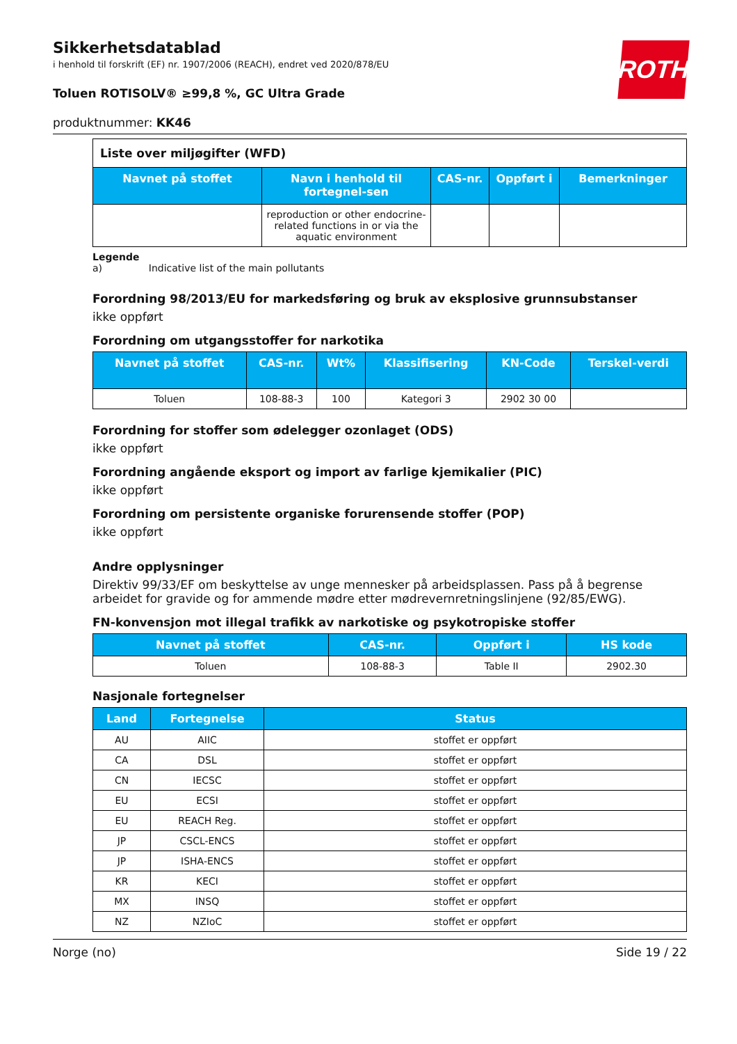ROTH
Sikkerhetsdatablad
i henhold til forskrift (EF) nr. 1907/2006 (REACH), endret ved 2020/878/EU
Toluen ROTISOLV® ≥99,8 %, GC Ultra Grade
produktnummer: KK46
| Liste over miljøgifter (WFD) | | | | |
| Navnet på stoffet | Navn i henhold til fortegnel-sen | CAS-nr. | Oppført i | Bemerkninger |
| | reproduction or other endocrine-related functions in or via the aquatic environment | | | |
Legende
a) Indicative list of the main pollutants
Forordning 98/2013/EU for markedsføring og bruk av eksplosive grunnsubstanser
ikke oppført
Forordning om utgangsstoffer for narkotika
| Navnet på stoffet | CAS-nr. | Wt% | Klassifisering | KN-Code | Terskel-verdi |
| --- | --- | --- | --- | --- | --- |
| Toluen | 108-88-3 | 100 | Kategori 3 | 2902 30 00 | |
Forordning for stoffer som ødelegger ozonlaget (ODS)
ikke oppført
Forordning angående eksport og import av farlige kjemikalier (PIC)
ikke oppført
Forordning om persistente organiske forurensende stoffer (POP)
ikke oppført
Andre opplysninger
Direktiv 99/33/EF om beskyttelse av unge mennesker på arbeidsplassen. Pass på å begrense arbeidet for gravide og for ammende mødre etter mødrevernretningslinjene (92/85/EWG).
FN-konvensjon mot illegal trafikk av narkotiske og psykotropiske stoffer
| Navnet på stoffet | CAS-nr. | Oppført i | HS kode |
| --- | --- | --- | --- |
| Toluen | 108-88-3 | Table II | 2902.30 |
Nasjonale fortegnelser
| Land | Fortegnelse | Status |
| --- | --- | --- |
| AU | AIIC | stoffet er oppført |
| CA | DSL | stoffet er oppført |
| CN | IECSC | stoffet er oppført |
| EU | ECSI | stoffet er oppført |
| EU | REACH Reg. | stoffet er oppført |
| JP | CSCL-ENCS | stoffet er oppført |
| JP | ISHA-ENCS | stoffet er oppført |
| KR | KECI | stoffet er oppført |
| MX | INSQ | stoffet er oppført |
| NZ | NZIoC | stoffet er oppført |
Norge (no) Side 19 / 22